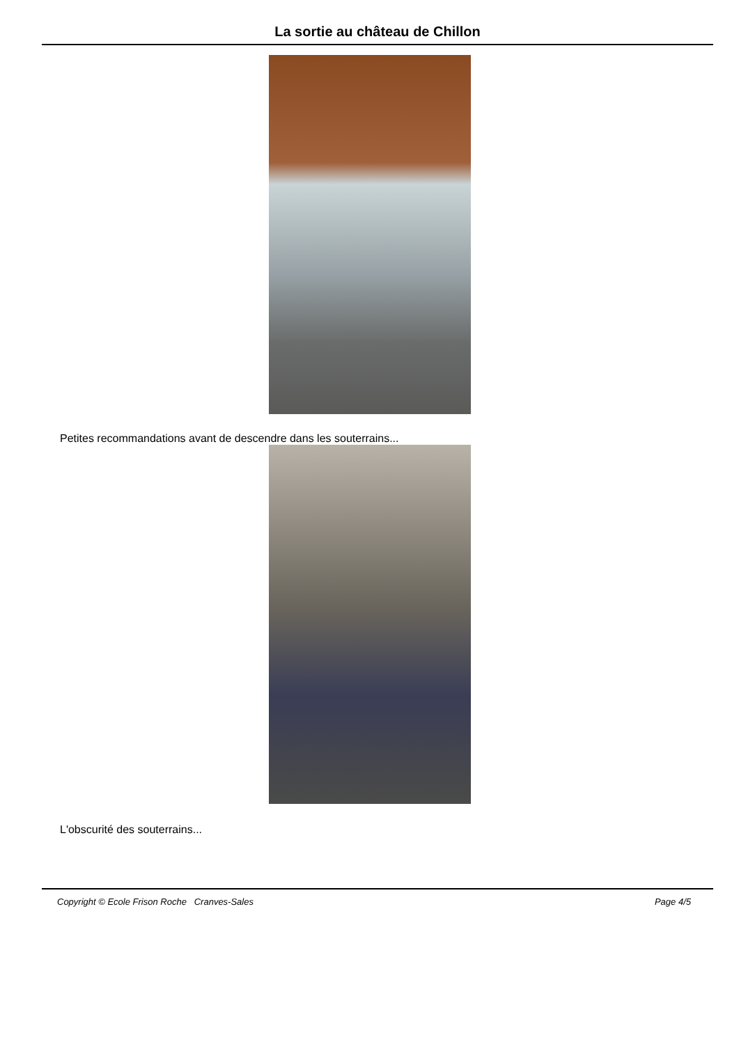La sortie au château de Chillon
Petites recommandations avant de descendre dans les souterrains...
L'obscurité des souterrains...
Copyright © Ecole Frison Roche Cranves-Sales Page 4/5